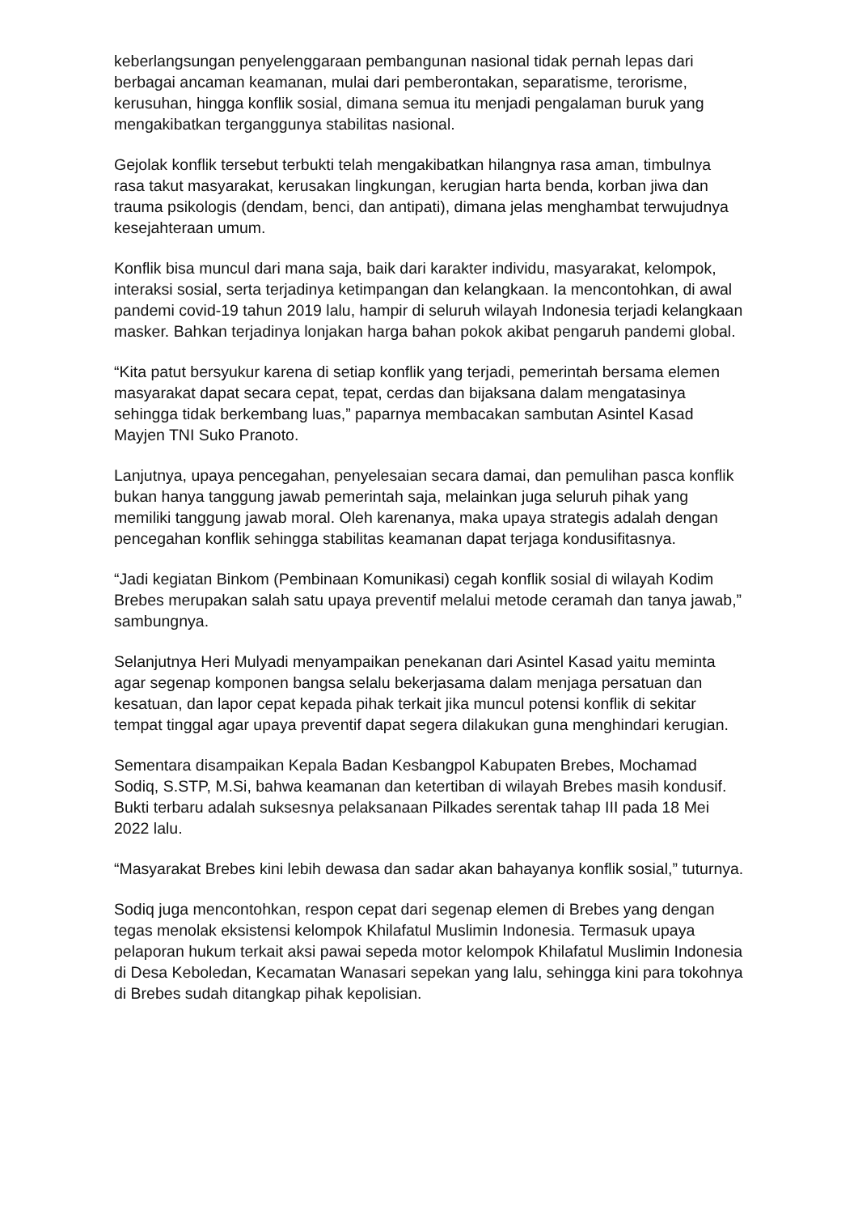keberlangsungan penyelenggaraan pembangunan nasional tidak pernah lepas dari berbagai ancaman keamanan, mulai dari pemberontakan, separatisme, terorisme, kerusuhan, hingga konflik sosial, dimana semua itu menjadi pengalaman buruk yang mengakibatkan terganggunya stabilitas nasional.
Gejolak konflik tersebut terbukti telah mengakibatkan hilangnya rasa aman, timbulnya rasa takut masyarakat, kerusakan lingkungan, kerugian harta benda, korban jiwa dan trauma psikologis (dendam, benci, dan antipati), dimana jelas menghambat terwujudnya kesejahteraan umum.
Konflik bisa muncul dari mana saja, baik dari karakter individu, masyarakat, kelompok, interaksi sosial, serta terjadinya ketimpangan dan kelangkaan. Ia mencontohkan, di awal pandemi covid-19 tahun 2019 lalu, hampir di seluruh wilayah Indonesia terjadi kelangkaan masker. Bahkan terjadinya lonjakan harga bahan pokok akibat pengaruh pandemi global.
“Kita patut bersyukur karena di setiap konflik yang terjadi, pemerintah bersama elemen masyarakat dapat secara cepat, tepat, cerdas dan bijaksana dalam mengatasinya sehingga tidak berkembang luas,” paparnya membacakan sambutan Asintel Kasad Mayjen TNI Suko Pranoto.
Lanjutnya, upaya pencegahan, penyelesaian secara damai, dan pemulihan pasca konflik bukan hanya tanggung jawab pemerintah saja, melainkan juga seluruh pihak yang memiliki tanggung jawab moral. Oleh karenanya, maka upaya strategis adalah dengan pencegahan konflik sehingga stabilitas keamanan dapat terjaga kondusifitasnya.
“Jadi kegiatan Binkom (Pembinaan Komunikasi) cegah konflik sosial di wilayah Kodim Brebes merupakan salah satu upaya preventif melalui metode ceramah dan tanya jawab,” sambungnya.
Selanjutnya Heri Mulyadi menyampaikan penekanan dari Asintel Kasad yaitu meminta agar segenap komponen bangsa selalu bekerjasama dalam menjaga persatuan dan kesatuan, dan lapor cepat kepada pihak terkait jika muncul potensi konflik di sekitar tempat tinggal agar upaya preventif dapat segera dilakukan guna menghindari kerugian.
Sementara disampaikan Kepala Badan Kesbangpol Kabupaten Brebes, Mochamad Sodiq, S.STP, M.Si, bahwa keamanan dan ketertiban di wilayah Brebes masih kondusif. Bukti terbaru adalah suksesnya pelaksanaan Pilkades serentak tahap III pada 18 Mei 2022 lalu.
“Masyarakat Brebes kini lebih dewasa dan sadar akan bahayanya konflik sosial,” tuturnya.
Sodiq juga mencontohkan, respon cepat dari segenap elemen di Brebes yang dengan tegas menolak eksistensi kelompok Khilafatul Muslimin Indonesia. Termasuk upaya pelaporan hukum terkait aksi pawai sepeda motor kelompok Khilafatul Muslimin Indonesia di Desa Keboledan, Kecamatan Wanasari sepekan yang lalu, sehingga kini para tokohnya di Brebes sudah ditangkap pihak kepolisian.